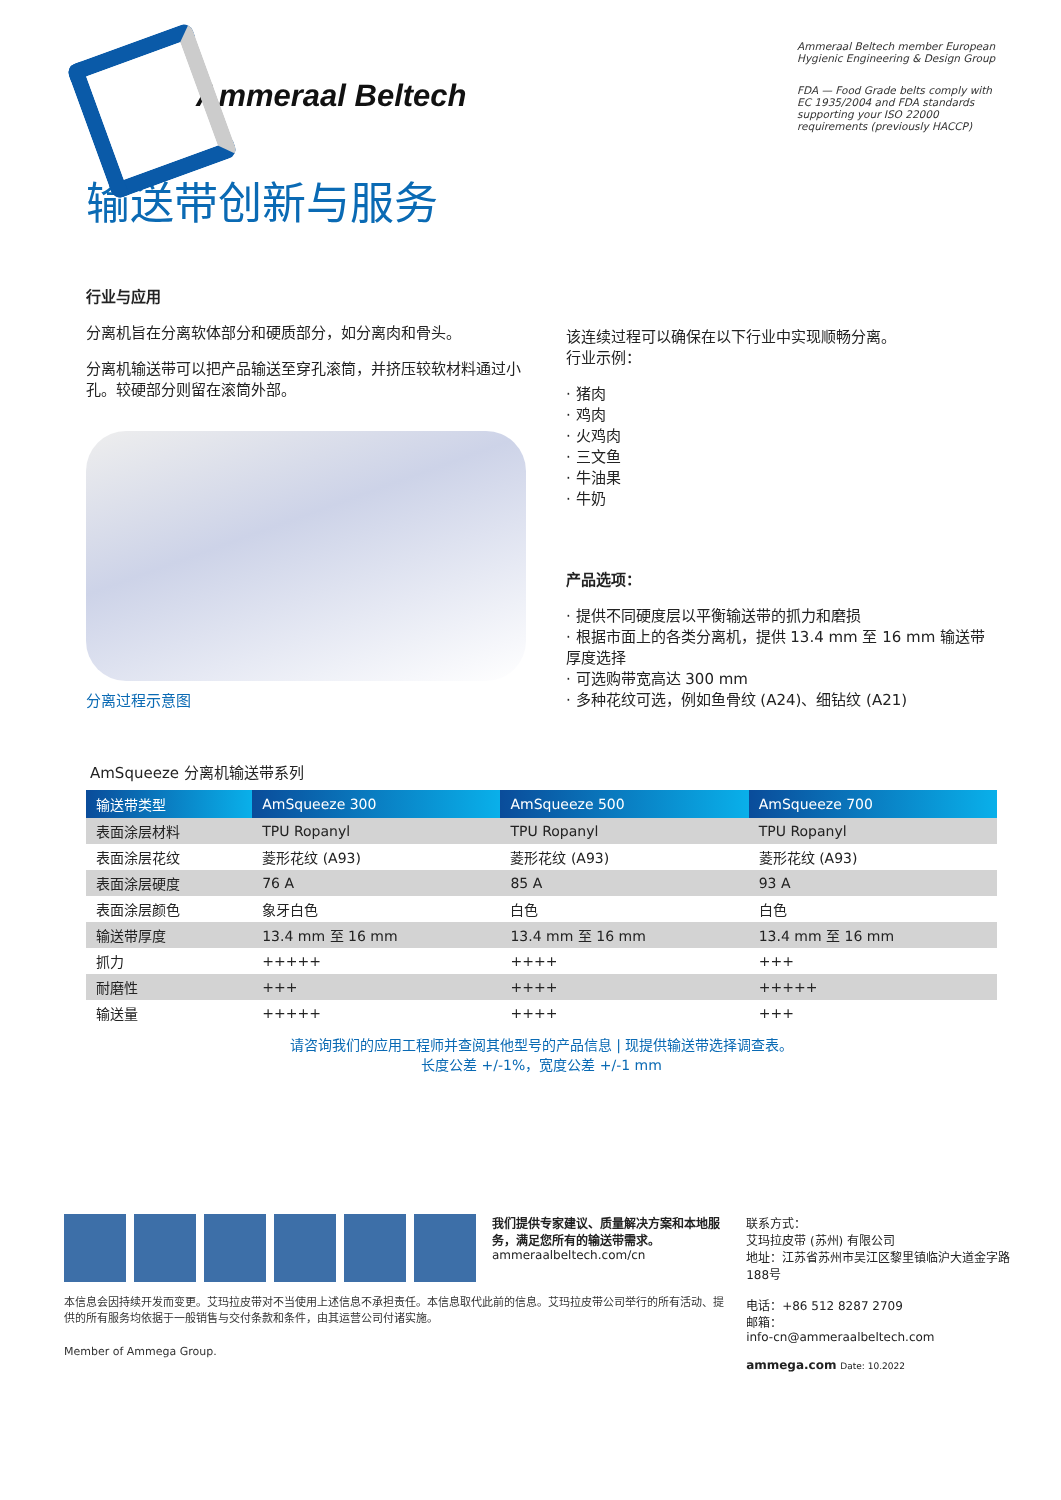Ammeraal Beltech
Ammeraal Beltech member European Hygienic Engineering & Design Group
FDA — Food Grade belts comply with EC 1935/2004 and FDA standards supporting your ISO 22000 requirements (previously HACCP)
输送带创新与服务
行业与应用
分离机旨在分离软体部分和硬质部分，如分离肉和骨头。
分离机输送带可以把产品输送至穿孔滚筒，并挤压较软材料通过小孔。较硬部分则留在滚筒外部。
分离过程示意图
该连续过程可以确保在以下行业中实现顺畅分离。
行业示例：
· 猪肉
· 鸡肉
· 火鸡肉
· 三文鱼
· 牛油果
· 牛奶
产品选项：
· 提供不同硬度层以平衡输送带的抓力和磨损
· 根据市面上的各类分离机，提供 13.4 mm 至 16 mm 输送带厚度选择
· 可选购带宽高达 300 mm
· 多种花纹可选，例如鱼骨纹 (A24)、细钻纹 (A21)
AmSqueeze 分离机输送带系列
| 输送带类型 | AmSqueeze 300 | AmSqueeze 500 | AmSqueeze 700 |
| --- | --- | --- | --- |
| 表面涂层材料 | TPU Ropanyl | TPU Ropanyl | TPU Ropanyl |
| 表面涂层花纹 | 菱形花纹 (A93) | 菱形花纹 (A93) | 菱形花纹 (A93) |
| 表面涂层硬度 | 76 A | 85 A | 93 A |
| 表面涂层颜色 | 象牙白色 | 白色 | 白色 |
| 输送带厚度 | 13.4 mm 至 16 mm | 13.4 mm 至 16 mm | 13.4 mm 至 16 mm |
| 抓力 | +++++ | ++++ | +++ |
| 耐磨性 | +++ | ++++ | +++++ |
| 输送量 | +++++ | ++++ | +++ |
请咨询我们的应用工程师并查阅其他型号的产品信息 | 现提供输送带选择调查表。
长度公差 +/-1%，宽度公差 +/-1 mm
我们提供专家建议、质量解决方案和本地服务，满足您所有的输送带需求。
ammeraalbeltech.com/cn
本信息会因持续开发而变更。艾玛拉皮带对不当使用上述信息不承担责任。本信息取代此前的信息。艾玛拉皮带公司举行的所有活动、提供的所有服务均依据于一般销售与交付条款和条件，由其运营公司付诸实施。
Member of Ammega Group.
联系方式：
艾玛拉皮带 (苏州) 有限公司
地址：江苏省苏州市吴江区黎里镇临沪大道金字路188号
电话：+86 512 8287 2709
邮箱：
info-cn@ammeraalbeltech.com
ammega.com Date: 10.2022